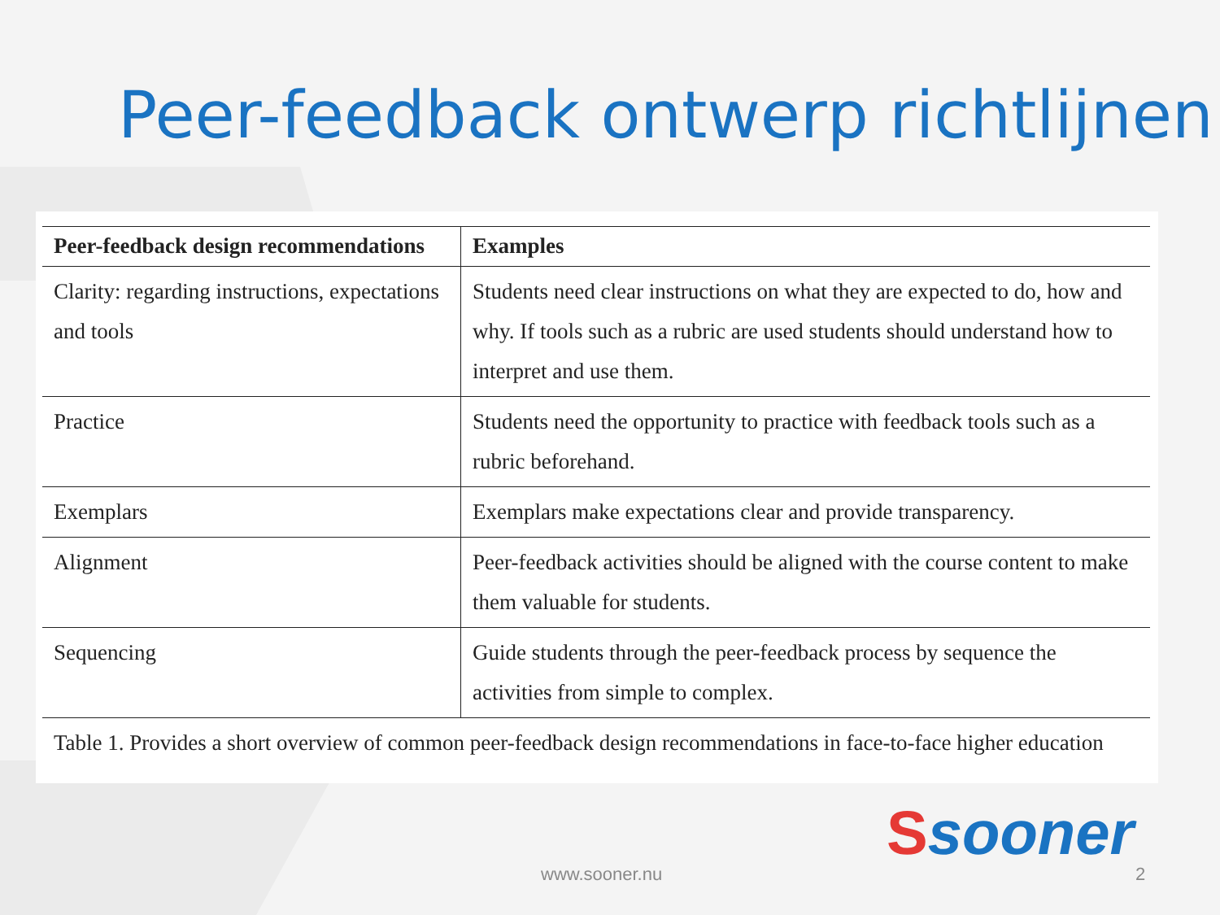Peer-feedback ontwerp richtlijnen
| Peer-feedback design recommendations | Examples |
| --- | --- |
| Clarity: regarding instructions, expectations and tools | Students need clear instructions on what they are expected to do, how and why. If tools such as a rubric are used students should understand how to interpret and use them. |
| Practice | Students need the opportunity to practice with feedback tools such as a rubric beforehand. |
| Exemplars | Exemplars make expectations clear and provide transparency. |
| Alignment | Peer-feedback activities should be aligned with the course content to make them valuable for students. |
| Sequencing | Guide students through the peer-feedback process by sequence the activities from simple to complex. |
| Table 1. Provides a short overview of common peer-feedback design recommendations in face-to-face higher education | |
Ssooner
www.sooner.nu 2